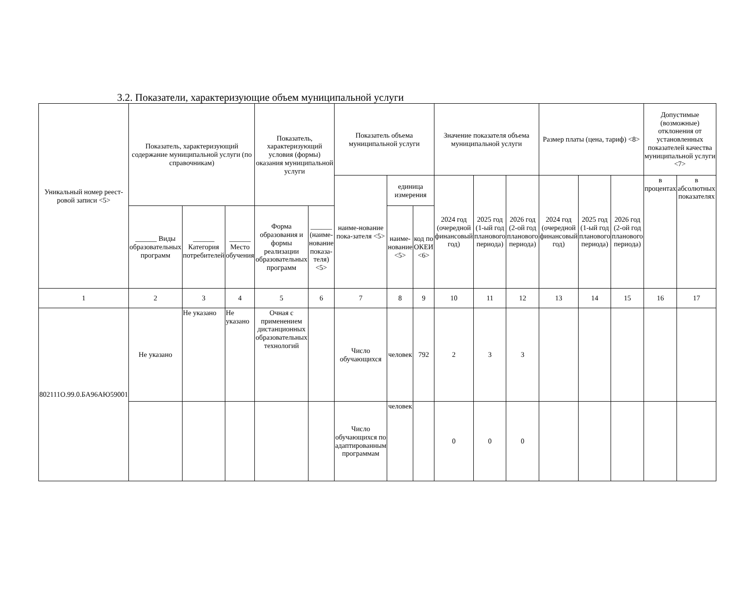3.2. Показатели, характеризующие объем муниципальной услуги
| Уникальный номер реест-ровой записи <5> | Показатель, характеризующий содержание муниципальной услуги (по справочникам) | | | Показатель, характеризующий условия (формы) оказания муниципальной услуги | | Показатель объема муниципальной услуги | | | Значение показателя объема муниципальной услуги | | | Размер платы (цена, тариф) <8> | | | Допустимые (возможные) отклонения от установленных показателей качества муниципальной услуги <7> | |
| --- | --- | --- | --- | --- | --- | --- | --- | --- | --- | --- | --- | --- | --- | --- | --- | --- |
| | | | | | | наиме-нование пока-зателя <5> | единица измерения | | 2024 год (очередной финансовый год) | 2025 год (1-ый год планового периода) | 2026 год (2-ой год планового периода) | 2024 год (очередной финансовый год) | 2025 год (1-ый год планового периода) | 2026 год (2-ой год планового периода) | в процентах | в абсолютных показателях |
| | ______ Виды образовательных программ | ______ Категория потребителей | ______ Место обучения | Форма образования и формы реализации образовательных программ | ______ (наиме-нование показа-теля) <5> | | наиме-нование <5> | код по ОКЕИ <6> | | | | | | | | |
| 1 | 2 | 3 | 4 | 5 | 6 | 7 | 8 | 9 | 10 | 11 | 12 | 13 | 14 | 15 | 16 | 17 |
| 802111О.99.0.БА96АЮ59001 | Не указано | Не указано | Не указано | Очная с применением дистанционных образовательных технологий | | Число обучающихся | человек | 792 | 2 | 3 | 3 | | | | | |
| | | | | | | Число обучающихся по адаптированным программам | человек | | 0 | 0 | 0 | | | | | |